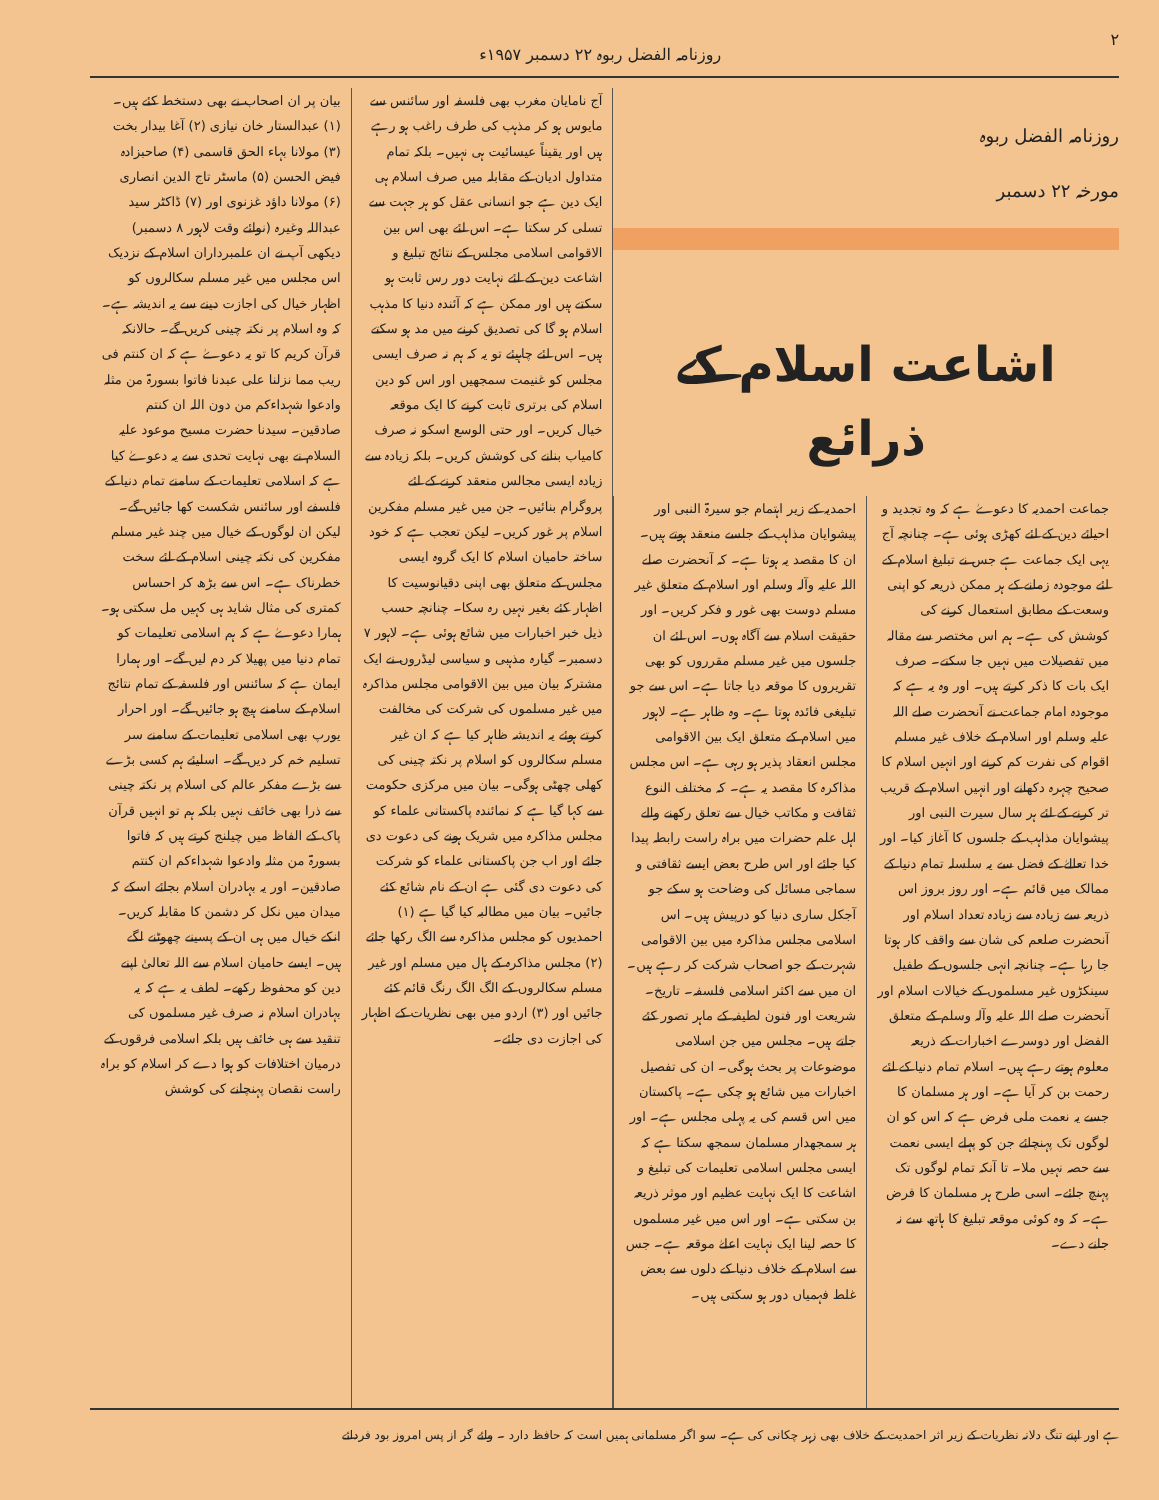۲ روزنامہ الفضل ربوہ ۲۲ دسمبر ۱۹۵۷ء
روزنامہ الفضل ربوہ
مورخہ ۲۲ دسمبر
اشاعت اسلام کے ذرائع
جماعت احمدیہ کا دعوےٰ ہے کہ وہ تجدید و احیائے دین کے لئے کھڑی ہوئی ہے۔ چنانچہ آج یہی ایک جماعت ہے جس نے تبلیغ اسلام کے لئے موجودہ زمانے کے ہر ممکن ذریعہ کو اپنی وسعت کے مطابق استعمال کرنے کی کوشش کی ہے۔ ہم اس مختصر سے مقالہ میں تفصیلات میں نہیں جا سکتے۔ صرف ایک بات کا ذکر کرتے ہیں۔ اور وہ یہ ہے کہ موجودہ امام جماعت نے آنحضرت صلے اللہ علیہ وسلم اور اسلام کے خلاف غیر مسلم اقوام کی نفرت کم کرنے اور انہیں اسلام کا صحیح چہرہ دکھانے اور انہیں اسلام کے قریب تر کرنے کے لئے ہر سال سیرت النبی اور پیشوایان مذاہب کے جلسوں کا آغاز کیا۔ اور خدا تعالےٰ کے فضل سے یہ سلسلہ تمام دنیا کے ممالک میں قائم ہے۔ اور روز بروز اس ذریعہ سے زیادہ سے زیادہ تعداد اسلام اور آنحضرت صلعم کی شان سے واقف کار ہوتا جا رہا ہے۔ چنانچہ انہی جلسوں کے طفیل سینکڑوں غیر مسلموں کے خیالات اسلام اور آنحضرت صلے اللہ علیہ وآلہ وسلم کے متعلق الفضل اور دوسرے اخبارات کے ذریعہ معلوم ہوتے رہے ہیں۔ اسلام تمام دنیا کے لئے رحمت بن کر آیا ہے۔ اور ہر مسلمان کا جسے یہ نعمت ملی فرض ہے کہ اس کو ان لوگوں تک پہنچائے جن کو پہلے ایسی نعمت سے حصہ نہیں ملا۔ تا آنکہ تمام لوگوں تک پہنچ جائے۔ اسی طرح ہر مسلمان کا فرض ہے۔ کہ وہ کوئی موقعہ تبلیغ کا ہاتھ سے نہ جانے دے۔
احمدیہ کے زیر اہتمام جو سیرۃ النبی اور پیشوایان مذاہب کے جلسے منعقد ہوتے ہیں۔ ان کا مقصد یہ ہوتا ہے۔ کہ آنحضرت صلے اللہ علیہ وآلہ وسلم اور اسلام کے متعلق غیر مسلم دوست بھی غور و فکر کریں۔ اور حقیقت اسلام سے آگاہ ہوں۔ اس لئے ان جلسوں میں غیر مسلم مقرروں کو بھی تقریروں کا موقعہ دیا جاتا ہے۔ اس سے جو تبلیغی فائدہ ہوتا ہے۔ وہ ظاہر ہے۔ لاہور میں اسلام کے متعلق ایک بین الاقوامی مجلس انعقاد پذیر ہو رہی ہے۔ اس مجلس مذاکرہ کا مقصد یہ ہے۔ کہ مختلف النوع ثقافت و مکاتب خیال سے تعلق رکھنے والے اہل علم حضرات میں براہ راست رابطہ پیدا کیا جائے اور اس طرح بعض ایسے ثقافتی و سماجی مسائل کی وضاحت ہو سکے جو آجکل ساری دنیا کو درپیش ہیں۔ اس اسلامی مجلس مذاکرہ میں بین الاقوامی شہرت کے جو اصحاب شرکت کر رہے ہیں۔ ان میں سے اکثر اسلامی فلسفہ۔ تاریخ۔ شریعت اور فنون لطیفہ کے ماہر تصور کئے جاتے ہیں۔ مجلس میں جن اسلامی موضوعات پر بحث ہوگی۔ ان کی تفصیل اخبارات میں شائع ہو چکی ہے۔ پاکستان میں اس قسم کی یہ پہلی مجلس ہے۔ اور ہر سمجھدار مسلمان سمجھ سکتا ہے کہ ایسی مجلس اسلامی تعلیمات کی تبلیغ و اشاعت کا ایک نہایت عظیم اور موثر ذریعہ بن سکتی ہے۔ اور اس میں غیر مسلموں کا حصہ لینا ایک نہایت اعلےٰ موقعہ ہے۔ جس سے اسلام کے خلاف دنیا کے دلوں سے بعض غلط فہمیاں دور ہو سکتی ہیں۔
آج نامایان مغرب بھی فلسفہ اور سائنس سے مایوس ہو کر مذہب کی طرف راغب ہو رہے ہیں اور یقیناً عیسائیت ہی نہیں۔ بلکہ تمام متداول ادیان کے مقابلہ میں صرف اسلام ہی ایک دین ہے جو انسانی عقل کو ہر جہت سے تسلی کر سکتا ہے۔ اس لئے بھی اس بین الاقوامی اسلامی مجلس کے نتائج تبلیغ و اشاعت دین کے لئے نہایت دور رس ثابت ہو سکتے ہیں اور ممکن ہے کہ آئندہ دنیا کا مذہب اسلام ہو گا کی تصدیق کرنے میں مد ہو سکتے ہیں۔ اس لئے چاہیئے تو یہ کہ ہم نہ صرف ایسی مجلس کو غنیمت سمجھیں اور اس کو دین اسلام کی برتری ثابت کرنے کا ایک موقعہ خیال کریں۔ اور حتی الوسع اسکو نہ صرف کامیاب بنانے کی کوشش کریں۔ بلکہ زیادہ سے زیادہ ایسی مجالس منعقد کرنے کے لئے پروگرام بنائیں۔ جن میں غیر مسلم مفکرین اسلام پر غور کریں۔ لیکن تعجب ہے کہ خود ساختہ حامیان اسلام کا ایک گروہ ایسی مجلس کے متعلق بھی اپنی دقیانوسیت کا اظہار کئے بغیر نہیں رہ سکا۔ چنانچہ حسب ذیل خبر اخبارات میں شائع ہوئی ہے۔ لاہور ۷ دسمبر۔ گیارہ مذہبی و سیاسی لیڈروں نے ایک مشترکہ بیان میں بین الاقوامی مجلس مذاکرہ میں غیر مسلموں کی شرکت کی مخالفت کرتے ہوئے یہ اندیشہ ظاہر کیا ہے کہ ان غیر مسلم سکالروں کو اسلام پر نکتہ چینی کی کھلی چھٹی ہوگی۔ بیان میں مرکزی حکومت سے کہا گیا ہے کہ نمائندہ پاکستانی علماء کو مجلس مذاکرہ میں شریک ہونے کی دعوت دی جائے اور اب جن پاکستانی علماء کو شرکت کی دعوت دی گئی ہے ان کے نام شائع کئے جائیں۔ بیان میں مطالبہ کیا گیا ہے (۱) احمدیوں کو مجلس مذاکرہ سے الگ رکھا جائے (۲) مجلس مذاکرہ کے ہال میں مسلم اور غیر مسلم سکالروں کے الگ الگ رنگ قائم کئے جائیں اور (۳) اردو میں بھی نظریات کے اظہار کی اجازت دی جائے۔
بیان پر ان اصحاب نے بھی دستخط کئے ہیں۔ (۱) عبدالستار خان نیازی (۲) آغا بیدار بخت (۳) مولانا بہاء الحق قاسمی (۴) صاحبزادہ فیض الحسن (۵) ماسٹر تاج الدین انصاری (۶) مولانا داؤد غزنوی اور (۷) ڈاکٹر سید عبداللہ وغیرہ (نوائے وقت لاہور ۸ دسمبر) دیکھی آپ نے ان علمبرداران اسلام کے نزدیک اس مجلس میں غیر مسلم سکالروں کو اظہار خیال کی اجازت دینے سے یہ اندیشہ ہے۔ کہ وہ اسلام پر نکتہ چینی کریں گے۔ حالانکہ قرآن کریم کا تو یہ دعوےٰ ہے کہ ان کنتم فی ریب مما نزلنا علی عبدنا فاتوا بسورۃ من مثلہ وادعوا شہداءکم من دون اللہ ان کنتم صادقین۔ سیدنا حضرت مسیح موعود علیہ السلام نے بھی نہایت تحدی سے یہ دعوےٰ کیا ہے کہ اسلامی تعلیمات کے سامنے تمام دنیا کے فلسفے اور سائنس شکست کھا جائیں گے۔ لیکن ان لوگوں کے خیال میں چند غیر مسلم مفکرین کی نکتہ چینی اسلام کے لئے سخت خطرناک ہے۔ اس سے بڑھ کر احساس کمتری کی مثال شاید ہی کہیں مل سکتی ہو۔ ہمارا دعوےٰ ہے کہ ہم اسلامی تعلیمات کو تمام دنیا میں پھیلا کر دم لیں گے۔ اور ہمارا ایمان ہے کہ سائنس اور فلسفہ کے تمام نتائج اسلام کے سامنے ہیچ ہو جائیں گے۔ اور احرار یورپ بھی اسلامی تعلیمات کے سامنے سر تسلیم خم کر دیں گے۔ اسلیئے ہم کسی بڑے سے بڑے مفکر عالم کی اسلام پر نکتہ چینی سے ذرا بھی خائف نہیں بلکہ ہم تو انہیں قرآن پاک کے الفاظ میں چیلنج کرتے ہیں کہ فاتوا بسورۃ من مثلہ وادعوا شہداءکم ان کنتم صادقین۔ اور یہ بہادران اسلام بجائے اسکے کہ میدان میں نکل کر دشمن کا مقابلہ کریں۔ انکے خیال میں ہی ان کے پسینے چھوٹنے لگے ہیں۔ ایسے حامیان اسلام سے اللہ تعالیٰ اپنے دین کو محفوظ رکھے۔ لطف یہ ہے کہ یہ بہادران اسلام نہ صرف غیر مسلموں کی تنقید سے ہی خائف ہیں بلکہ اسلامی فرقوں کے درمیان اختلافات کو ہوا دے کر اسلام کو براہ راست نقصان پہنچانے کی کوشش
ہے اور اپنے تنگ دلانہ نظریات کے زیر اثر احمدیت کے خلاف بھی زہر چکانی کی ہے۔ سو اگر مسلمانی ہمیں است کہ حافظ دارد ۔ وائے گر از پس امروز بود فردائے